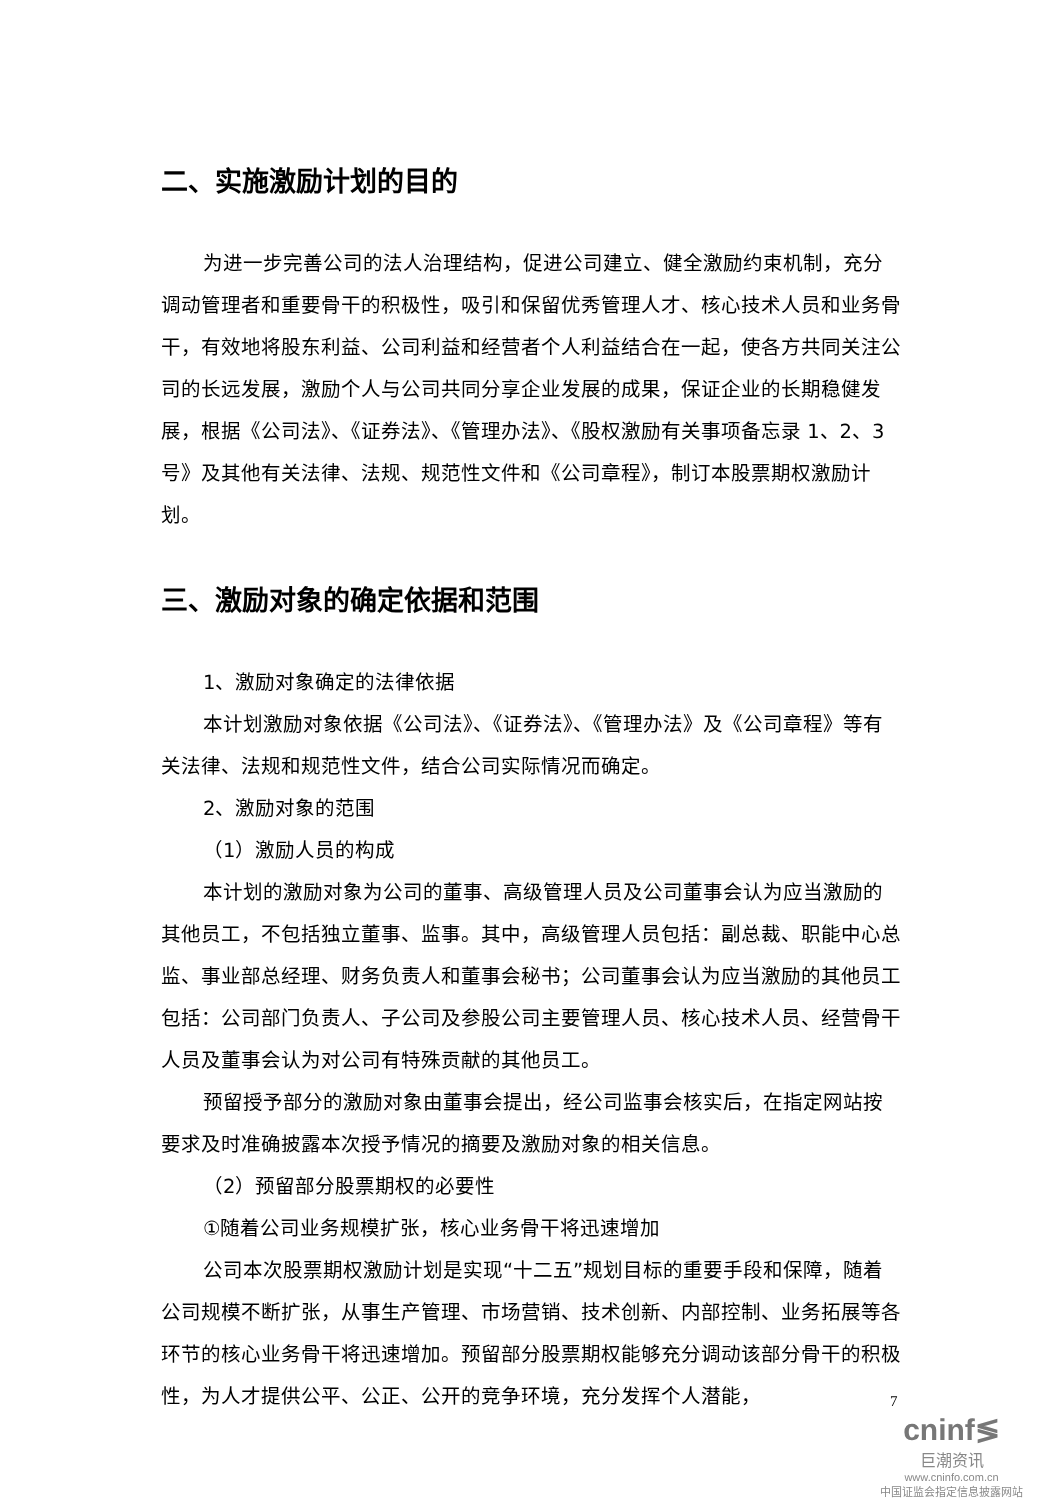二、实施激励计划的目的
为进一步完善公司的法人治理结构，促进公司建立、健全激励约束机制，充分调动管理者和重要骨干的积极性，吸引和保留优秀管理人才、核心技术人员和业务骨干，有效地将股东利益、公司利益和经营者个人利益结合在一起，使各方共同关注公司的长远发展，激励个人与公司共同分享企业发展的成果，保证企业的长期稳健发展，根据《公司法》、《证券法》、《管理办法》、《股权激励有关事项备忘录 1、2、3 号》及其他有关法律、法规、规范性文件和《公司章程》，制订本股票期权激励计划。
三、激励对象的确定依据和范围
1、激励对象确定的法律依据
本计划激励对象依据《公司法》、《证券法》、《管理办法》及《公司章程》等有关法律、法规和规范性文件，结合公司实际情况而确定。
2、激励对象的范围
（1）激励人员的构成
本计划的激励对象为公司的董事、高级管理人员及公司董事会认为应当激励的其他员工，不包括独立董事、监事。其中，高级管理人员包括：副总裁、职能中心总监、事业部总经理、财务负责人和董事会秘书；公司董事会认为应当激励的其他员工包括：公司部门负责人、子公司及参股公司主要管理人员、核心技术人员、经营骨干人员及董事会认为对公司有特殊贡献的其他员工。
预留授予部分的激励对象由董事会提出，经公司监事会核实后，在指定网站按要求及时准确披露本次授予情况的摘要及激励对象的相关信息。
（2）预留部分股票期权的必要性
①随着公司业务规模扩张，核心业务骨干将迅速增加
公司本次股票期权激励计划是实现“十二五”规划目标的重要手段和保障，随着公司规模不断扩张，从事生产管理、市场营销、技术创新、内部控制、业务拓展等各环节的核心业务骨干将迅速增加。预留部分股票期权能够充分调动该部分骨干的积极性，为人才提供公平、公正、公开的竞争环境，充分发挥个人潜能，
7
cninf≶
巨潮资讯
www.cninfo.com.cn
中国证监会指定信息披露网站